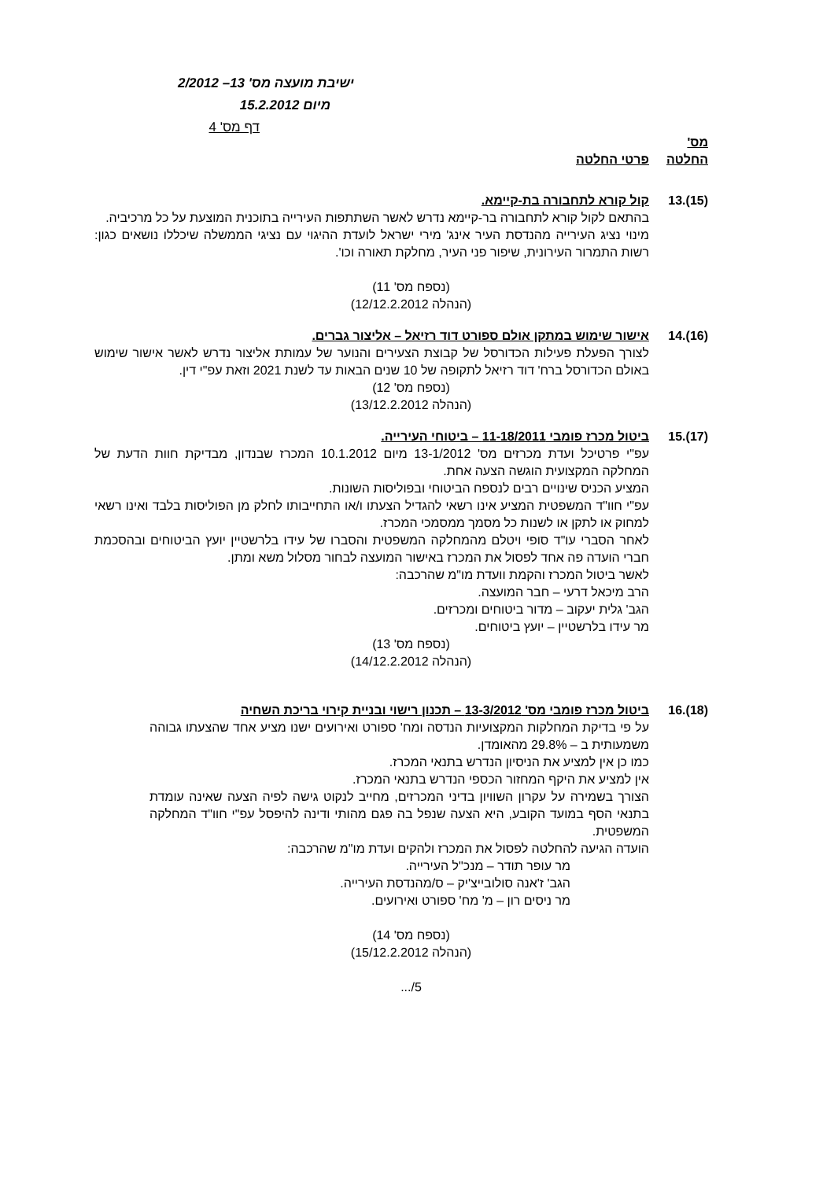ישיבת מועצה מס' 13– 2/2012
מיום 15.2.2012
דף מס' 4
מס'
החלטה
פרטי החלטה
(15).13 קול קורא לתחבורה בת-קיימא.
בהתאם לקול קורא לתחבורה בר-קיימא נדרש לאשר השתתפות העירייה בתוכנית המוצעת על כל מרכיביה.
מינוי נציג העירייה מהנדסת העיר אינג' מירי ישראל לועדת ההיגוי עם נציגי הממשלה שיכללו נושאים כגון: רשות התמרור העירונית, שיפור פני העיר, מחלקת תאורה וכו'.
(נספח מס' 11)
(הנהלה 12/12.2.2012)
(16).14 אישור שימוש במתקן אולם ספורט דוד רזיאל – אליצור גברים.
לצורך הפעלת פעילות הכדורסל של קבוצת הצעירים והנוער של עמותת אליצור נדרש לאשר אישור שימוש באולם הכדורסל ברח' דוד רזיאל לתקופה של 10 שנים הבאות עד לשנת 2021 וזאת עפ"י דין.
(נספח מס' 12)
(הנהלה 13/12.2.2012)
(17).15 ביטול מכרז פומבי 11-18/2011 – ביטוחי העירייה.
עפ"י פרטיכל ועדת מכרזים מס' 13-1/2012 מיום 10.1.2012 המכרז שבנדון, מבדיקת חוות הדעת של המחלקה המקצועית הוגשה הצעה אחת.
המציע הכניס שינויים רבים לנספח הביטוחי ובפוליסות השונות.
עפ"י חוו"ד המשפטית המציע אינו רשאי להגדיל הצעתו ו/או התחייבותו לחלק מן הפוליסות בלבד ואינו רשאי למחוק או לתקן או לשנות כל מסמך ממסמכי המכרז.
לאחר הסברי עו"ד סופי ויטלם מהמחלקה המשפטית והסברו של עידו בלרשטיין יועץ הביטוחים ובהסכמת חברי הועדה פה אחד לפסול את המכרז באישור המועצה לבחור מסלול משא ומתן.
לאשר ביטול המכרז והקמת וועדת מו"מ שהרכבה:
הרב מיכאל דרעי – חבר המועצה.
הגב' גלית יעקוב – מדור ביטוחים ומכרזים.
מר עידו בלרשטיין – יועץ ביטוחים.
(נספח מס' 13)
(הנהלה 14/12.2.2012)
(18).16 ביטול מכרז פומבי מס' 13-3/2012 – תכנון רישוי ובניית קירוי בריכת השחיה
על פי בדיקת המחלקות המקצועיות הנדסה ומח' ספורט ואירועים ישנו מציע אחד שהצעתו גבוהה משמעותית ב – 29.8% מהאומדן.
כמו כן אין למציע את הניסיון הנדרש בתנאי המכרז.
אין למציע את היקף המחזור הכספי הנדרש בתנאי המכרז.
הצורך בשמירה על עקרון השוויון בדיני המכרזים, מחייב לנקוט גישה לפיה הצעה שאינה עומדת בתנאי הסף במועד הקובע, היא הצעה שנפל בה פגם מהותי ודינה להיפסל עפ"י חוו"ד המחלקה המשפטית.
הועדה הגיעה להחלטה לפסול את המכרז ולהקים ועדת מו"מ שהרכבה:
מר עופר תודר – מנכ"ל העירייה.
הגב' ז'אנה סולובייצ'יק – ס/מהנדסת העירייה.
מר ניסים רון – מ' מח' ספורט ואירועים.
(נספח מס' 14)
(הנהלה 15/12.2.2012)
5/...